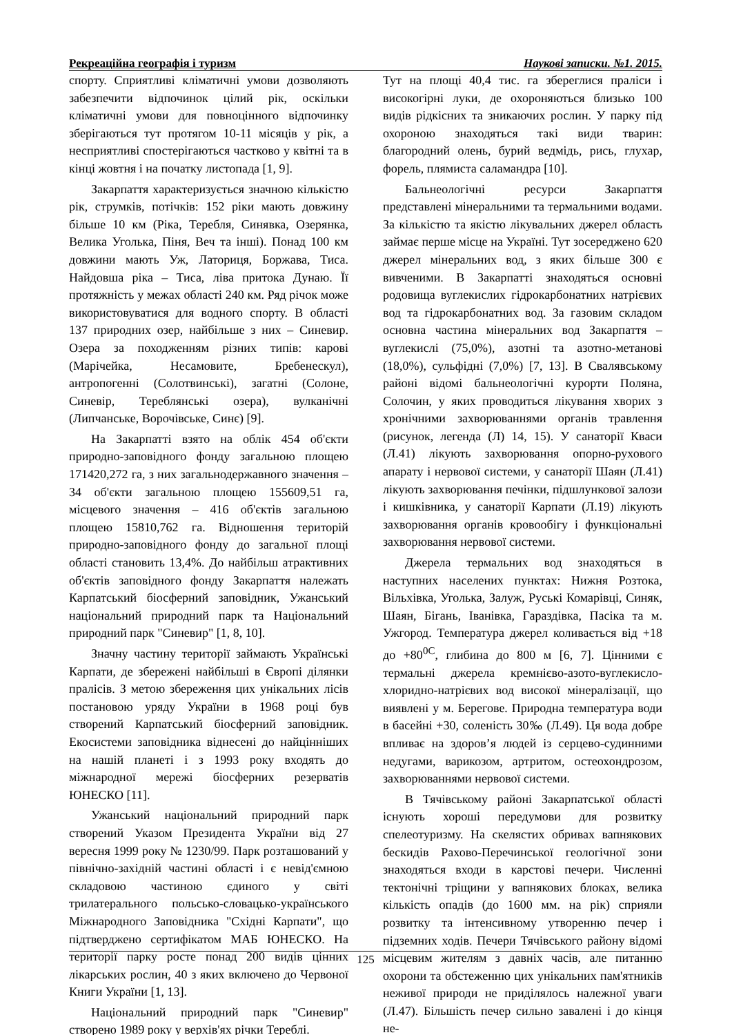Рекреаційна географія і туризм Наукові записки. №1. 2015.
спорту. Сприятливі кліматичні умови дозволяють забезпечити відпочинок цілий рік, оскільки кліматичні умови для повноцінного відпочинку зберігаються тут протягом 10-11 місяців у рік, а несприятливі спостерігаються частково у квітні та в кінці жовтня і на початку листопада [1, 9].
Закарпаття характеризується значною кількістю рік, струмків, потічків: 152 ріки мають довжину більше 10 км (Ріка, Теребля, Синявка, Озерянка, Велика Уголька, Піня, Веч та інші). Понад 100 км довжини мають Уж, Латориця, Боржава, Тиса. Найдовша ріка – Тиса, ліва притока Дунаю. Її протяжність у межах області 240 км. Ряд річок може використовуватися для водного спорту. В області 137 природних озер, найбільше з них – Синевир. Озера за походженням різних типів: карові (Марічейка, Несамовите, Бребенескул), антропогенні (Солотвинські), загатні (Солоне, Синевір, Тереблянські озера), вулканічні (Липчанське, Ворочівське, Синє) [9].
На Закарпатті взято на облік 454 об'єкти природно-заповідного фонду загальною площею 171420,272 га, з них загальнодержавного значення – 34 об'єкти загальною площею 155609,51 га, місцевого значення – 416 об'єктів загальною площею 15810,762 га. Відношення територій природно-заповідного фонду до загальної площі області становить 13,4%. До найбільш атрактивних об'єктів заповідного фонду Закарпаття належать Карпатський біосферний заповідник, Ужанський національний природний парк та Національний природний парк "Синевир" [1, 8, 10].
Значну частину території займають Українські Карпати, де збережені найбільші в Європі ділянки пралісів. З метою збереження цих унікальних лісів постановою уряду України в 1968 році був створений Карпатський біосферний заповідник. Екосистеми заповідника віднесені до найцінніших на нашій планеті і з 1993 року входять до міжнародної мережі біосферних резерватів ЮНЕСКО [11].
Ужанський національний природний парк створений Указом Президента України від 27 вересня 1999 року № 1230/99. Парк розташований у північно-західній частині області і є невід'ємною складовою частиною єдиного у світі трилатерального польсько-словацько-українського Міжнародного Заповідника "Східні Карпати", що підтверджено сертифікатом МАБ ЮНЕСКО. На території парку росте понад 200 видів цінних лікарських рослин, 40 з яких включено до Червоної Книги України [1, 13].
Національний природний парк "Синевир" створено 1989 року у верхів'ях річки Тереблі.
Тут на площі 40,4 тис. га збереглися праліси і високогірні луки, де охороняються близько 100 видів рідкісних та зникаючих рослин. У парку під охороною знаходяться такі види тварин: благородний олень, бурий ведмідь, рись, глухар, форель, плямиста саламандра [10].
Бальнеологічні ресурси Закарпаття представлені мінеральними та термальними водами. За кількістю та якістю лікувальних джерел область займає перше місце на Україні. Тут зосереджено 620 джерел мінеральних вод, з яких більше 300 є вивченими. В Закарпатті знаходяться основні родовища вуглекислих гідрокарбонатних натрієвих вод та гідрокарбонатних вод. За газовим складом основна частина мінеральних вод Закарпаття – вуглекислі (75,0%), азотні та азотно-метанові (18,0%), сульфідні (7,0%) [7, 13]. В Свалявському районі відомі бальнеологічні курорти Поляна, Солочин, у яких проводиться лікування хворих з хронічними захворюваннями органів травлення (рисунок, легенда (Л) 14, 15). У санаторії Кваси (Л.41) лікують захворювання опорно-рухового апарату і нервової системи, у санаторії Шаян (Л.41) лікують захворювання печінки, підшлункової залози і кишківника, у санаторії Карпати (Л.19) лікують захворювання органів кровообігу і функціональні захворювання нервової системи.
Джерела термальних вод знаходяться в наступних населених пунктах: Нижня Розтока, Вільхівка, Уголька, Залуж, Руські Комарівці, Синяк, Шаян, Бігань, Іванівка, Гараздівка, Пасіка та м. Ужгород. Температура джерел коливається від +18 до +80<sup>0С</sup>, глибина до 800 м [6, 7]. Цінними є термальні джерела кремнієво-азото-вуглекисло-хлоридно-натрієвих вод високої мінералізації, що виявлені у м. Берегове. Природна температура води в басейні +30, соленість 30‰ (Л.49). Ця вода добре впливає на здоров’я людей із серцево-судинними недугами, варикозом, артритом, остеохондрозом, захворюваннями нервової системи.
В Тячівському районі Закарпатської області існують хороші передумови для розвитку спелеотуризму. На скелястих обривах вапнякових бескидів Рахово-Перечинської геологічної зони знаходяться входи в карстові печери. Численні тектонічні тріщини у вапнякових блоках, велика кількість опадів (до 1600 мм. на рік) сприяли розвитку та інтенсивному утворенню печер і підземних ходів. Печери Тячівського району відомі місцевим жителям з давніх часів, але питанню охорони та обстеженню цих унікальних пам'ятників неживої природи не приділялось належної уваги (Л.47). Більшість печер сильно завалені і до кінця не-
125